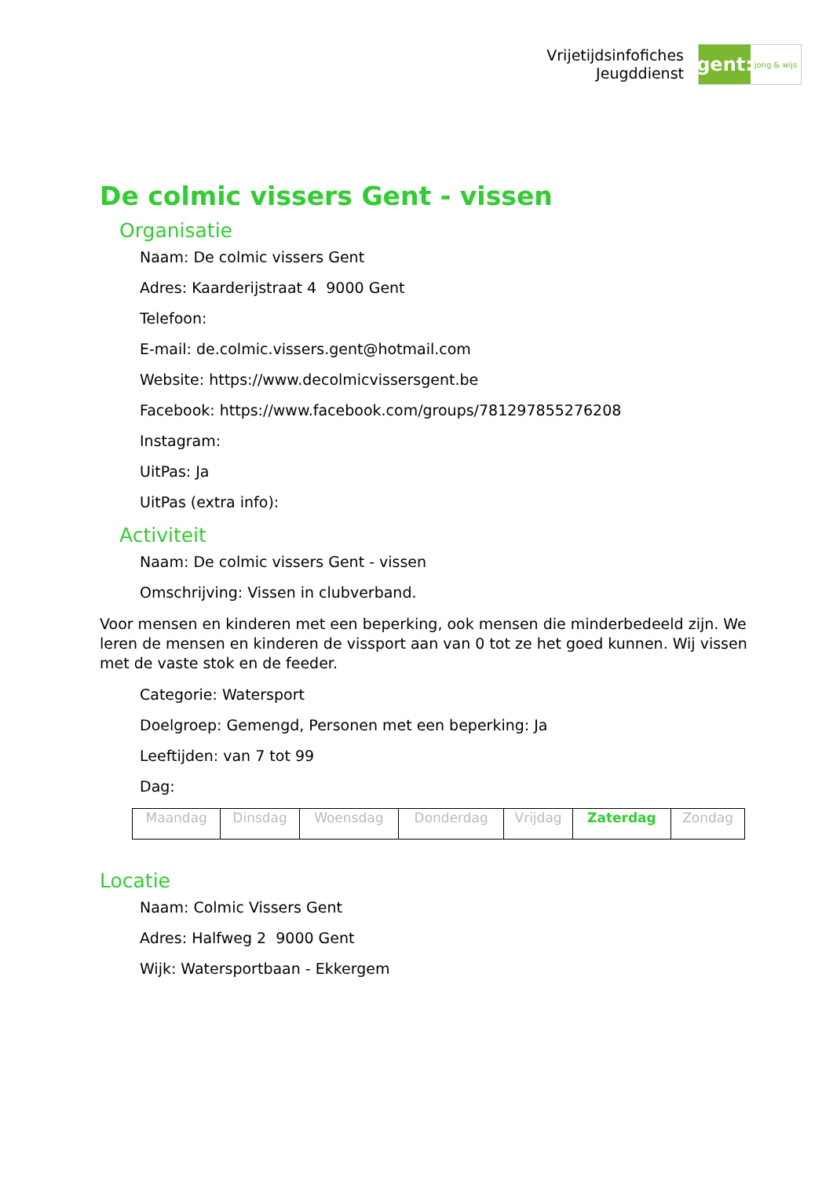Vrijetijdsinfofiches
Jeugddienst
gent:
jong & wijs
De colmic vissers Gent - vissen
Organisatie
Naam: De colmic vissers Gent
Adres: Kaarderijstraat 4 9000 Gent
Telefoon:
E-mail: de.colmic.vissers.gent@hotmail.com
Website: https://www.decolmicvissersgent.be
Facebook: https://www.facebook.com/groups/781297855276208
Instagram:
UitPas: Ja
UitPas (extra info):
Activiteit
Naam: De colmic vissers Gent - vissen
Omschrijving: Vissen in clubverband.
Voor mensen en kinderen met een beperking, ook mensen die minderbedeeld zijn. We leren de mensen en kinderen de vissport aan van 0 tot ze het goed kunnen. Wij vissen met de vaste stok en de feeder.
Categorie: Watersport
Doelgroep: Gemengd, Personen met een beperking: Ja
Leeftijden: van 7 tot 99
Dag:
| Maandag | Dinsdag | Woensdag | Donderdag | Vrijdag | Zaterdag | Zondag |
Locatie
Naam: Colmic Vissers Gent
Adres: Halfweg 2 9000 Gent
Wijk: Watersportbaan - Ekkergem